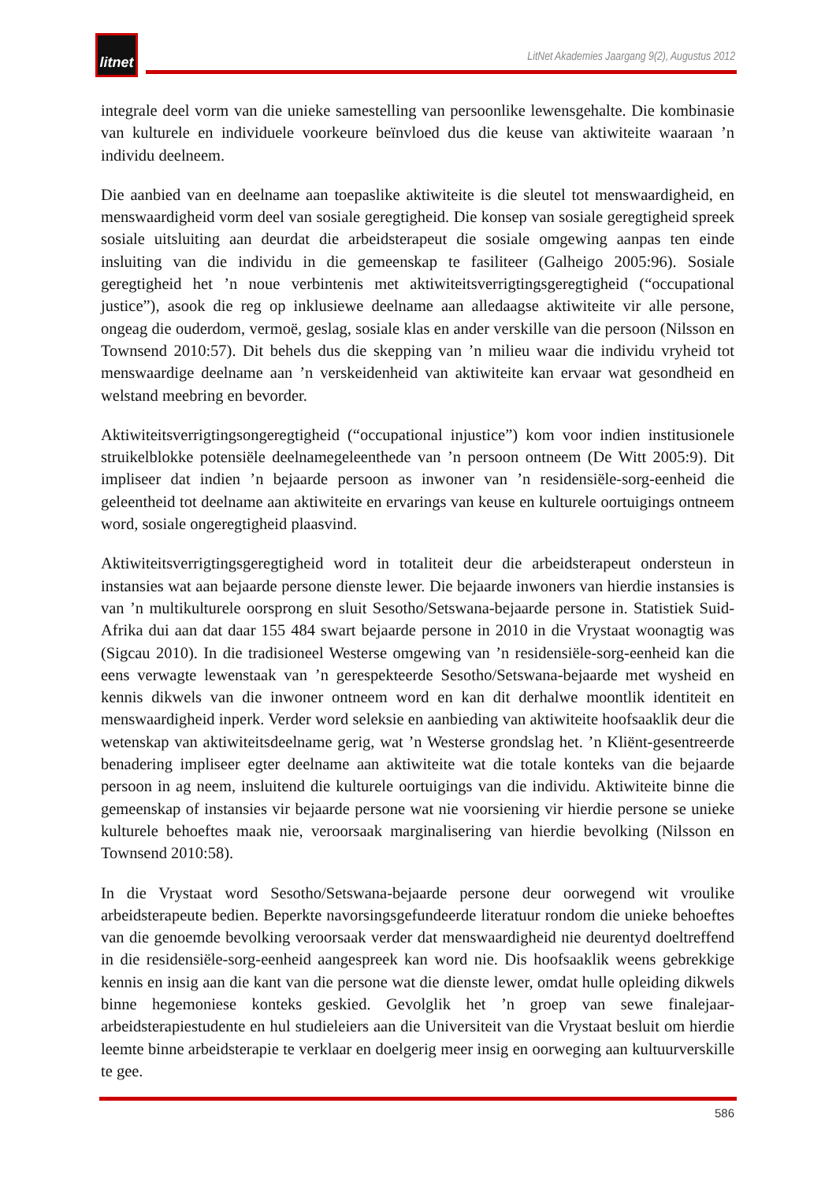litnet
LitNet Akademies Jaargang 9(2), Augustus 2012
integrale deel vorm van die unieke samestelling van persoonlike lewensgehalte. Die kombinasie van kulturele en individuele voorkeure beïnvloed dus die keuse van aktiwiteite waaraan ’n individu deelneem.
Die aanbied van en deelname aan toepaslike aktiwiteite is die sleutel tot menswaardigheid, en menswaardigheid vorm deel van sosiale geregtigheid. Die konsep van sosiale geregtigheid spreek sosiale uitsluiting aan deurdat die arbeidsterapeut die sosiale omgewing aanpas ten einde insluiting van die individu in die gemeenskap te fasiliteer (Galheigo 2005:96). Sosiale geregtigheid het ’n noue verbintenis met aktiwiteitsverrigtingsgeregtigheid (“occupational justice”), asook die reg op inklusiewe deelname aan alledaagse aktiwiteite vir alle persone, ongeag die ouderdom, vermoë, geslag, sosiale klas en ander verskille van die persoon (Nilsson en Townsend 2010:57). Dit behels dus die skepping van ’n milieu waar die individu vryheid tot menswaardige deelname aan ’n verskeidenheid van aktiwiteite kan ervaar wat gesondheid en welstand meebring en bevorder.
Aktiwiteitsverrigtingsongeregtigheid (“occupational injustice”) kom voor indien institusionele struikelblokke potensiële deelnamegeleenthede van ’n persoon ontneem (De Witt 2005:9). Dit impliseer dat indien ’n bejaarde persoon as inwoner van ’n residensiële-sorg-eenheid die geleentheid tot deelname aan aktiwiteite en ervarings van keuse en kulturele oortuigings ontneem word, sosiale ongeregtigheid plaasvind.
Aktiwiteitsverrigtingsgeregtigheid word in totaliteit deur die arbeidsterapeut ondersteun in instansies wat aan bejaarde persone dienste lewer. Die bejaarde inwoners van hierdie instansies is van ’n multikulturele oorsprong en sluit Sesotho/Setswana-bejaarde persone in. Statistiek Suid-Afrika dui aan dat daar 155 484 swart bejaarde persone in 2010 in die Vrystaat woonagtig was (Sigcau 2010). In die tradisioneel Westerse omgewing van ’n residensiële-sorg-eenheid kan die eens verwagte lewenstaak van ’n gerespekteerde Sesotho/Setswana-bejaarde met wysheid en kennis dikwels van die inwoner ontneem word en kan dit derhalwe moontlik identiteit en menswaardigheid inperk. Verder word seleksie en aanbieding van aktiwiteite hoofsaaklik deur die wetenskap van aktiwiteitsdeelname gerig, wat ’n Westerse grondslag het. ’n Kliënt-gesentreerde benadering impliseer egter deelname aan aktiwiteite wat die totale konteks van die bejaarde persoon in ag neem, insluitend die kulturele oortuigings van die individu. Aktiwiteite binne die gemeenskap of instansies vir bejaarde persone wat nie voorsiening vir hierdie persone se unieke kulturele behoeftes maak nie, veroorsaak marginalisering van hierdie bevolking (Nilsson en Townsend 2010:58).
In die Vrystaat word Sesotho/Setswana-bejaarde persone deur oorwegend wit vroulike arbeidsterapeute bedien. Beperkte navorsingsgefundeerde literatuur rondom die unieke behoeftes van die genoemde bevolking veroorsaak verder dat menswaardigheid nie deurentyd doeltreffend in die residensiële-sorg-eenheid aangespreek kan word nie. Dis hoofsaaklik weens gebrekkige kennis en insig aan die kant van die persone wat die dienste lewer, omdat hulle opleiding dikwels binne hegemoniese konteks geskied. Gevolglik het ’n groep van sewe finalejaar-arbeidsterapiestudente en hul studieleiers aan die Universiteit van die Vrystaat besluit om hierdie leemte binne arbeidsterapie te verklaar en doelgerig meer insig en oorweging aan kultuurverskille te gee.
586